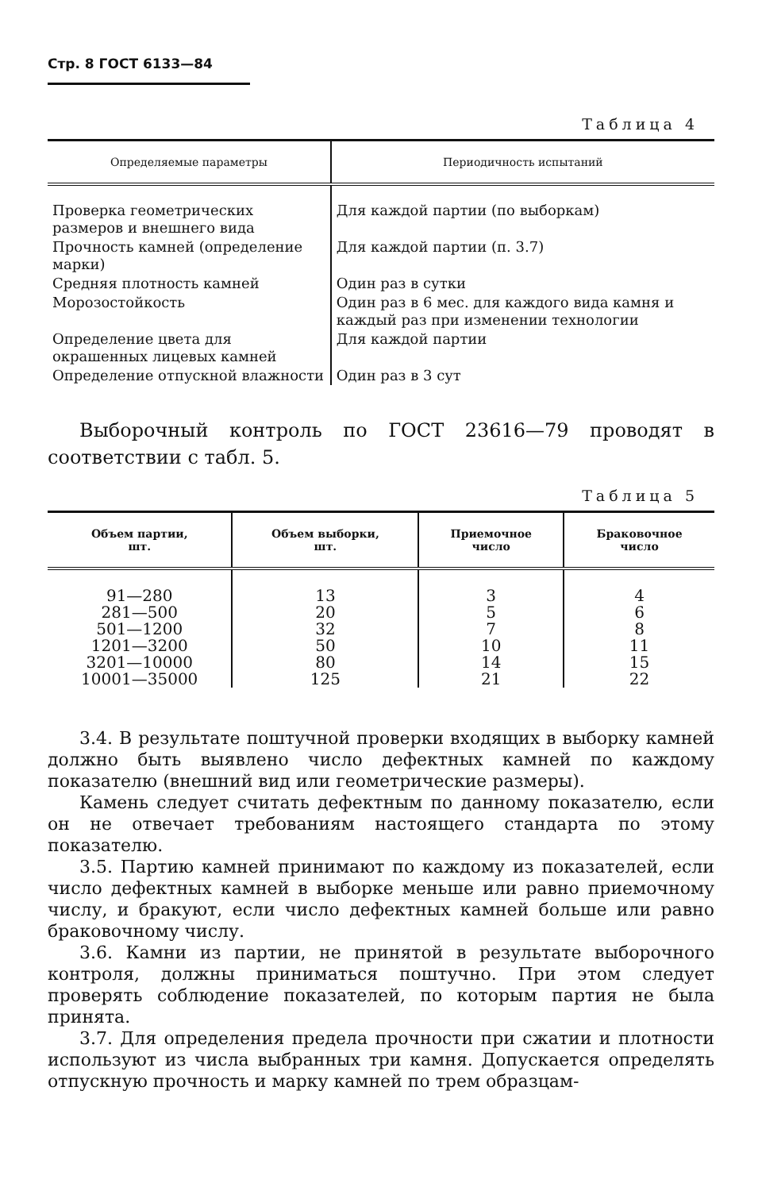Стр. 8 ГОСТ 6133—84
Таблица 4
| Определяемые параметры | Периодичность испытаний |
| --- | --- |
| Проверка геометрических размеров и внешнего вида | Для каждой партии (по выборкам) |
| Прочность камней (определение марки) | Для каждой партии (п. 3.7) |
| Средняя плотность камней | Один раз в сутки |
| Морозостойкость | Один раз в 6 мес. для каждого вида камня и каждый раз при изменении технологии |
| Определение цвета для окрашенных лицевых камней | Для каждой партии |
| Определение отпускной влажности | Один раз в 3 сут |
Выборочный контроль по ГОСТ 23616—79 проводят в соответствии с табл. 5.
Таблица 5
| Объем партии, шт. | Объем выборки, шт. | Приемочное число | Браковочное число |
| --- | --- | --- | --- |
| 91—280 281—500 501—1200 1201—3200 3201—10000 10001—35000 | 13 20 32 50 80 125 | 3 5 7 10 14 21 | 4 6 8 11 15 22 |
3.4. В результате поштучной проверки входящих в выборку камней должно быть выявлено число дефектных камней по каждому показателю (внешний вид или геометрические размеры).
Камень следует считать дефектным по данному показателю, если он не отвечает требованиям настоящего стандарта по этому показателю.
3.5. Партию камней принимают по каждому из показателей, если число дефектных камней в выборке меньше или равно приемочному числу, и бракуют, если число дефектных камней больше или равно браковочному числу.
3.6. Камни из партии, не принятой в результате выборочного контроля, должны приниматься поштучно. При этом следует проверять соблюдение показателей, по которым партия не была принята.
3.7. Для определения предела прочности при сжатии и плотности используют из числа выбранных три камня. Допускается определять отпускную прочность и марку камней по трем образцам-